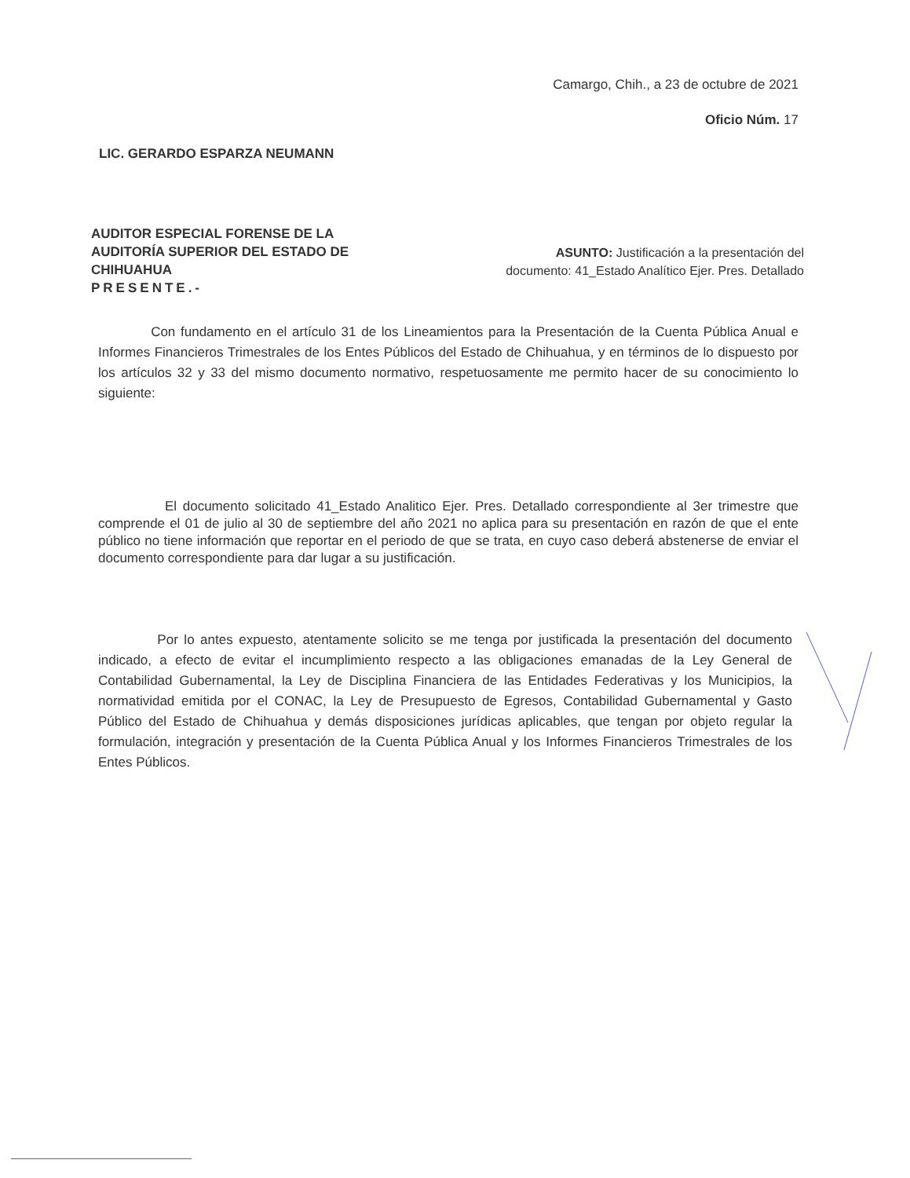Camargo, Chih., a 23 de octubre de 2021
Oficio Núm. 17
LIC. GERARDO ESPARZA NEUMANN
AUDITOR ESPECIAL FORENSE DE LA
AUDITORÍA SUPERIOR DEL ESTADO DE
CHIHUAHUA
PRESENTE.-
ASUNTO: Justificación a la presentación del documento: 41_Estado Analítico Ejer. Pres. Detallado
Con fundamento en el artículo 31 de los Lineamientos para la Presentación de la Cuenta Pública Anual e Informes Financieros Trimestrales de los Entes Públicos del Estado de Chihuahua, y en términos de lo dispuesto por los artículos 32 y 33 del mismo documento normativo, respetuosamente me permito hacer de su conocimiento lo siguiente:
El documento solicitado 41_Estado Analitico Ejer. Pres. Detallado correspondiente al 3er trimestre que comprende el 01 de julio al 30 de septiembre del año 2021 no aplica para su presentación en razón de que el ente público no tiene información que reportar en el periodo de que se trata, en cuyo caso deberá abstenerse de enviar el documento correspondiente para dar lugar a su justificación.
Por lo antes expuesto, atentamente solicito se me tenga por justificada la presentación del documento indicado, a efecto de evitar el incumplimiento respecto a las obligaciones emanadas de la Ley General de Contabilidad Gubernamental, la Ley de Disciplina Financiera de las Entidades Federativas y los Municipios, la normatividad emitida por el CONAC, la Ley de Presupuesto de Egresos, Contabilidad Gubernamental y Gasto Público del Estado de Chihuahua y demás disposiciones jurídicas aplicables, que tengan por objeto regular la formulación, integración y presentación de la Cuenta Pública Anual y los Informes Financieros Trimestrales de los Entes Públicos.